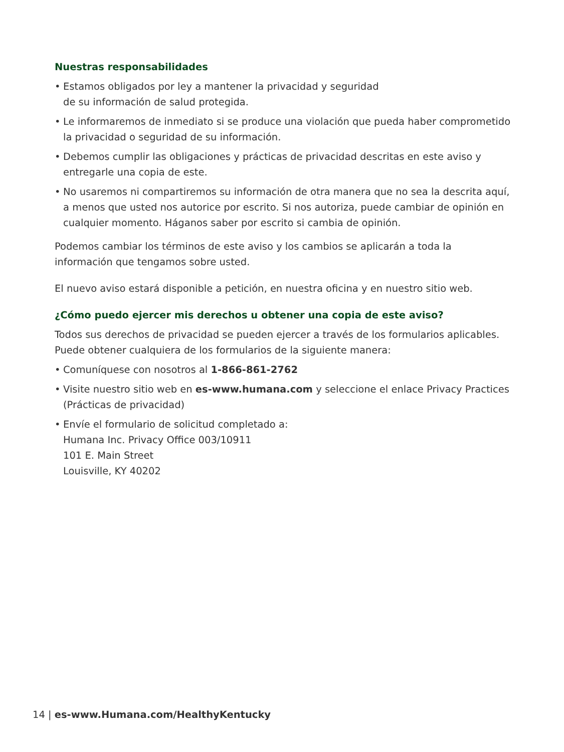Nuestras responsabilidades
• Estamos obligados por ley a mantener la privacidad y seguridad
de su información de salud protegida.
• Le informaremos de inmediato si se produce una violación que pueda haber comprometido la privacidad o seguridad de su información.
• Debemos cumplir las obligaciones y prácticas de privacidad descritas en este aviso y entregarle una copia de este.
• No usaremos ni compartiremos su información de otra manera que no sea la descrita aquí, a menos que usted nos autorice por escrito. Si nos autoriza, puede cambiar de opinión en cualquier momento. Háganos saber por escrito si cambia de opinión.
Podemos cambiar los términos de este aviso y los cambios se aplicarán a toda la información que tengamos sobre usted.
El nuevo aviso estará disponible a petición, en nuestra oficina y en nuestro sitio web.
¿Cómo puedo ejercer mis derechos u obtener una copia de este aviso?
Todos sus derechos de privacidad se pueden ejercer a través de los formularios aplicables. Puede obtener cualquiera de los formularios de la siguiente manera:
• Comuníquese con nosotros al 1-866-861-2762
• Visite nuestro sitio web en es-www.humana.com y seleccione el enlace Privacy Practices (Prácticas de privacidad)
• Envíe el formulario de solicitud completado a:
Humana Inc. Privacy Office 003/10911
101 E. Main Street
Louisville, KY 40202
14 | es-www.Humana.com/HealthyKentucky